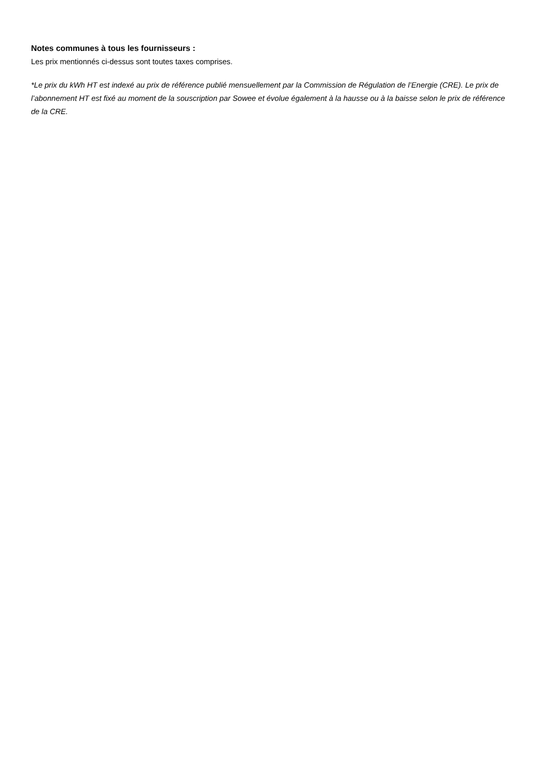Notes communes à tous les fournisseurs :
Les prix mentionnés ci-dessus sont toutes taxes comprises.
*Le prix du kWh HT est indexé au prix de référence publié mensuellement par la Commission de Régulation de l’Energie (CRE). Le prix de l’abonnement HT est fixé au moment de la souscription par Sowee et évolue également à la hausse ou à la baisse selon le prix de référence de la CRE.